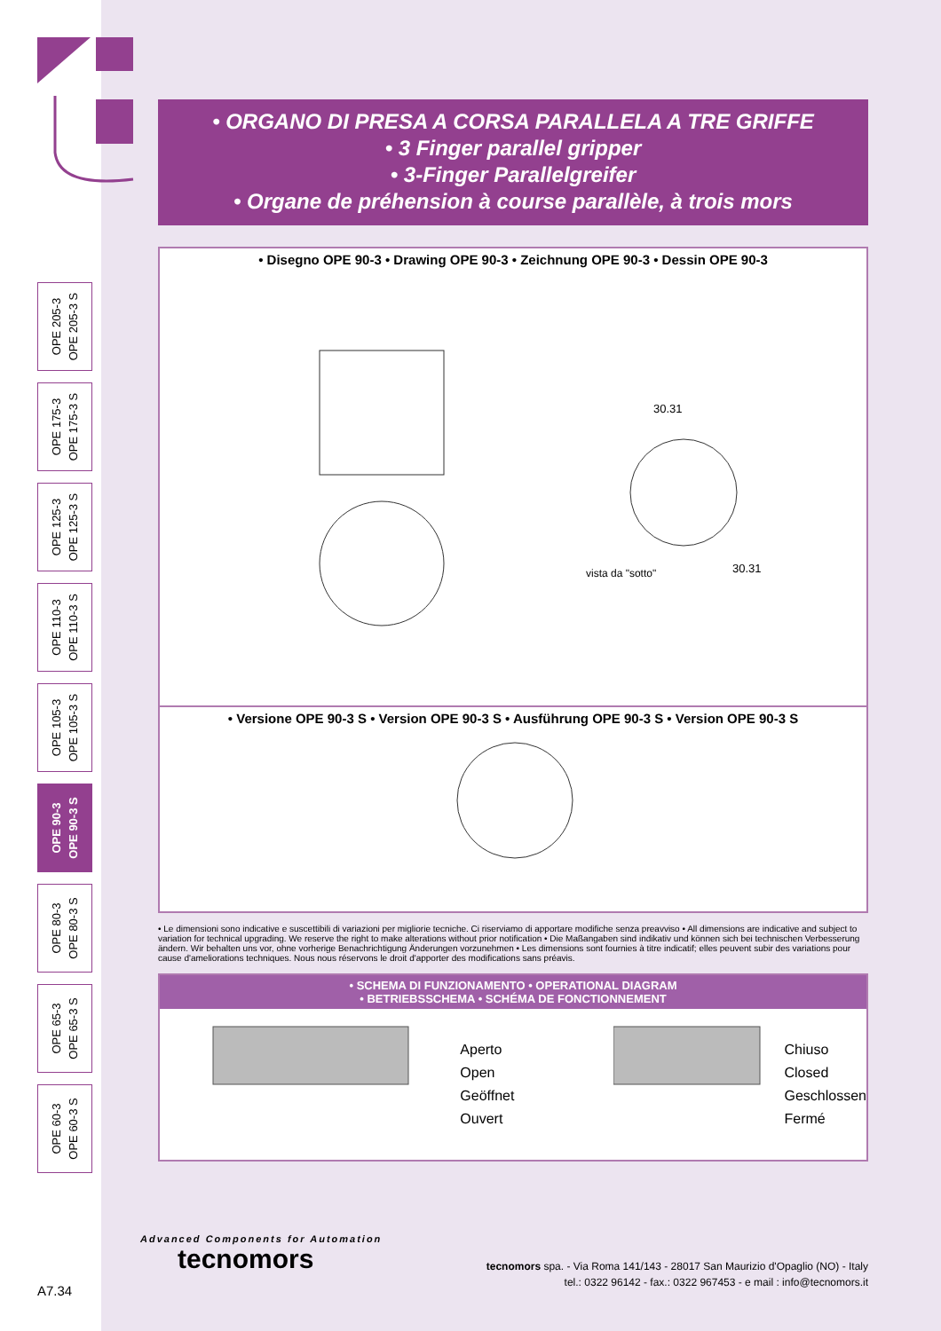OPE 205-3
OPE 205-3 S
OPE 175-3
OPE 175-3 S
OPE 125-3
OPE 125-3 S
OPE 110-3
OPE 110-3 S
OPE 105-3
OPE 105-3 S
OPE 90-3
OPE 90-3 S
OPE 80-3
OPE 80-3 S
OPE 65-3
OPE 65-3 S
OPE 60-3
OPE 60-3 S
• ORGANO DI PRESA A CORSA PARALLELA A TRE GRIFFE
• 3 Finger parallel gripper
• 3-Finger Parallelgreifer
• Organe de préhension à course parallèle, à trois mors
• Disegno OPE 90-3 • Drawing OPE 90-3 • Zeichnung OPE 90-3 • Dessin OPE 90-3
vista da "sotto"
30.31
30.31
• Versione OPE 90-3 S • Version OPE 90-3 S • Ausführung OPE 90-3 S • Version OPE 90-3 S
• Le dimensioni sono indicative e suscettibili di variazioni per migliorie tecniche. Ci riserviamo di apportare modifiche senza preavviso • All dimensions are indicative and subject to variation for technical upgrading. We reserve the right to make alterations without prior notification • Die Maßangaben sind indikativ und können sich bei technischen Verbesserung ändern. Wir behalten uns vor, ohne vorherige Benachrichtigung Änderungen vorzunehmen • Les dimensions sont fournies à titre indicatif; elles peuvent subir des variations pour cause d'ameliorations techniques. Nous nous réservons le droit d'apporter des modifications sans préavis.
• SCHEMA DI FUNZIONAMENTO • OPERATIONAL DIAGRAM
• BETRIEBSSCHEMA • SCHÉMA DE FONCTIONNEMENT
Aperto
Open
Geöffnet
Ouvert
Chiuso
Closed
Geschlossen
Fermé
Advanced Components for Automation
tecnomors
tecnomors spa. - Via Roma 141/143 - 28017 San Maurizio d'Opaglio (NO) - Italy
tel.: 0322 96142 - fax.: 0322 967453 - e mail : info@tecnomors.it
A7.34